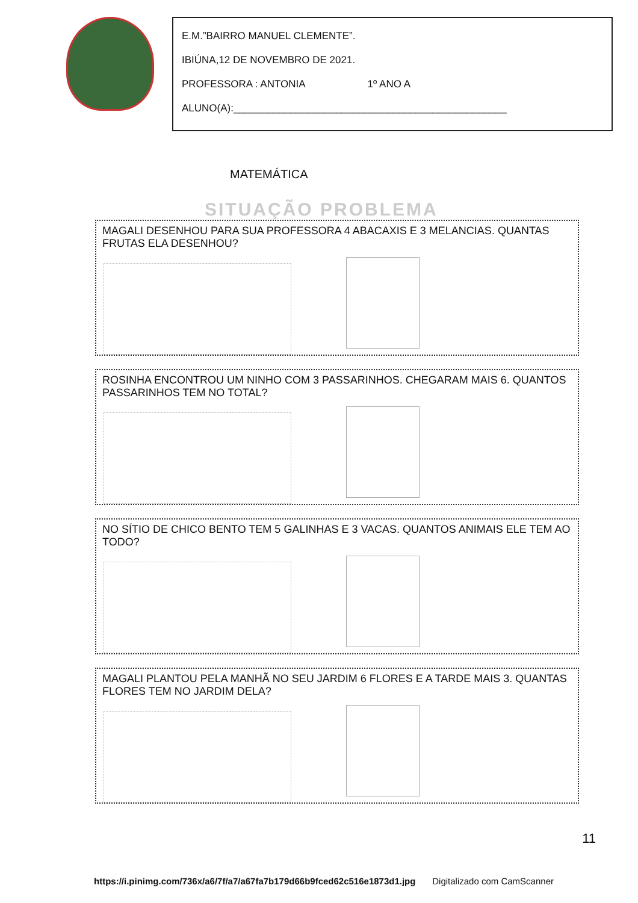E.M.”BAIRRO MANUEL CLEMENTE”.
IBIÚNA,12 DE NOVEMBRO DE 2021.
PROFESSORA : ANTONIA 1º ANO A
ALUNO(A):________________________________________________
MATEMÁTICA
SITUAÇÃO PROBLEMA
MAGALI DESENHOU PARA SUA PROFESSORA 4 ABACAXIS E 3 MELANCIAS. QUANTAS FRUTAS ELA DESENHOU?
ROSINHA ENCONTROU UM NINHO COM 3 PASSARINHOS. CHEGARAM MAIS 6. QUANTOS PASSARINHOS TEM NO TOTAL?
NO SÍTIO DE CHICO BENTO TEM 5 GALINHAS E 3 VACAS. QUANTOS ANIMAIS ELE TEM AO TODO?
MAGALI PLANTOU PELA MANHÃ NO SEU JARDIM 6 FLORES E A TARDE MAIS 3. QUANTAS FLORES TEM NO JARDIM DELA?
https://i.pinimg.com/736x/a6/7f/a7/a67fa7b179d66b9fced62c516e1873d1.jpg
11
Digitalizado com CamScanner